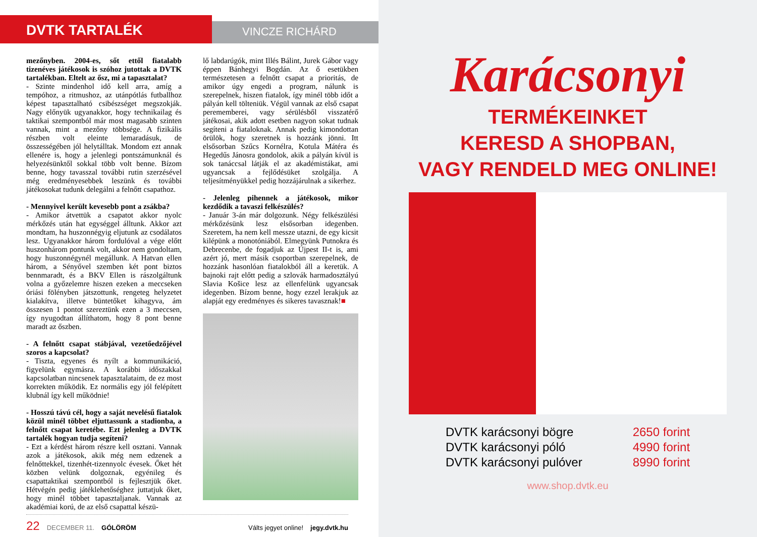DVTK TARTALÉK
VINCZE RICHÁRD
mezőnyben. 2004-es, sőt ettől fiatalabb tizenéves játékosok is szóhoz jutottak a DVTK tartalékban. Eltelt az ősz, mi a tapasztalat?
- Szinte mindenhol idő kell arra, amíg a tempóhoz, a ritmushoz, az utánpótlás futballhoz képest tapasztalható csibészséget megszokják. Nagy előnyük ugyanakkor, hogy technikailag és taktikai szempontból már most magasabb szinten vannak, mint a mezőny többsége. A fizikális részben volt eleinte lemaradásuk, de összességében jól helytálltak. Mondom ezt annak ellenére is, hogy a jelenlegi pontszámunknál és helyezésünktől sokkal több volt benne. Bízom benne, hogy tavasszal további rutin szerzésével még eredményesebbek leszünk és további játékosokat tudunk delegálni a felnőtt csapathoz.
- Mennyivel került kevesebb pont a zsákba?
- Amikor átvettük a csapatot akkor nyolc mérkőzés után hat egységgel álltunk. Akkor azt mondtam, ha huszonnégyig eljutunk az csodálatos lesz. Ugyanakkor három fordulóval a vége előtt huszonhárom pontunk volt, akkor nem gondoltam, hogy huszonnégynél megállunk. A Hatvan ellen három, a Sényővel szemben két pont biztos bennmaradt, és a BKV Ellen is rászolgáltunk volna a győzelemre hiszen ezeken a meccseken óriási fölényben játszottunk, rengeteg helyzetet kialakítva, illetve büntetőket kihagyva, ám összesen 1 pontot szereztünk ezen a 3 meccsen, így nyugodtan állíthatom, hogy 8 pont benne maradt az őszben.
- A felnőtt csapat stábjával, vezetőedzőjével szoros a kapcsolat?
- Tiszta, egyenes és nyílt a kommunikáció, figyelünk egymásra. A korábbi időszakkal kapcsolatban nincsenek tapasztalataim, de ez most korrekten működik. Ez normális egy jól felépített klubnál így kell működnie!
- Hosszú távú cél, hogy a saját nevelésű fiatalok közül minél többet eljuttassunk a stadionba, a felnőtt csapat keretébe. Ezt jelenleg a DVTK tartalék hogyan tudja segíteni?
- Ezt a kérdést három részre kell osztani. Vannak azok a játékosok, akik még nem edzenek a felnőttekkel, tizenhét-tizennyolc évesek. Őket hét közben velünk dolgoznak, egyénileg és csapattaktikai szempontból is fejlesztjük őket. Hétvégén pedig játéklehetőséghez juttatjuk őket, hogy minél többet tapasztaljanak. Vannak az akadémiai korú, de az első csapattal készü-
lő labdarúgók, mint Illés Bálint, Jurek Gábor vagy éppen Bánhegyi Bogdán. Az ő esetükben természetesen a felnőtt csapat a prioritás, de amikor úgy engedi a program, nálunk is szerepelnek, hiszen fiatalok, így minél több időt a pályán kell tölteniük. Végül vannak az első csapat perememberei, vagy sérülésből visszatérő játékosai, akik adott esetben nagyon sokat tudnak segíteni a fiataloknak. Annak pedig kimondottan örülök, hogy szeretnek is hozzánk jönni. Itt elsősorban Szűcs Kornélra, Kotula Mátéra és Hegedűs Jánosra gondolok, akik a pályán kívül is sok tanáccsal látják el az akadémistákat, ami ugyancsak a fejlődésüket szolgálja. A teljesítményükkel pedig hozzájárulnak a sikerhez.
- Jelenleg pihennek a játékosok, mikor kezdődik a tavaszi felkészülés?
- Január 3-án már dolgozunk. Négy felkészülési mérkőzésünk lesz elsősorban idegenben. Szeretem, ha nem kell messze utazni, de egy kicsit kilépünk a monotóniából. Elmegyünk Putnokra és Debrecenbe, de fogadjuk az Újpest II-t is, ami azért jó, mert másik csoportban szerepelnek, de hozzánk hasonlóan fiatalokból áll a keretük. A bajnoki rajt előtt pedig a szlovák harmadosztályú Slavia Košice lesz az ellenfelünk ugyancsak idegenben. Bízom benne, hogy ezzel lerakjuk az alapját egy eredményes és sikeres tavasznak!■
22 DECEMBER 11. GÓLÖRÖM Válts jegyet online! jegy.dvtk.hu
Karácsonyi
TERMÉKEINKET
KERESD A SHOPBAN,
VAGY RENDELD MEG ONLINE!
DVTK karácsonyi bögre
DVTK karácsonyi póló
DVTK karácsonyi pulóver
2650 forint
4990 forint
8990 forint
www.shop.dvtk.eu